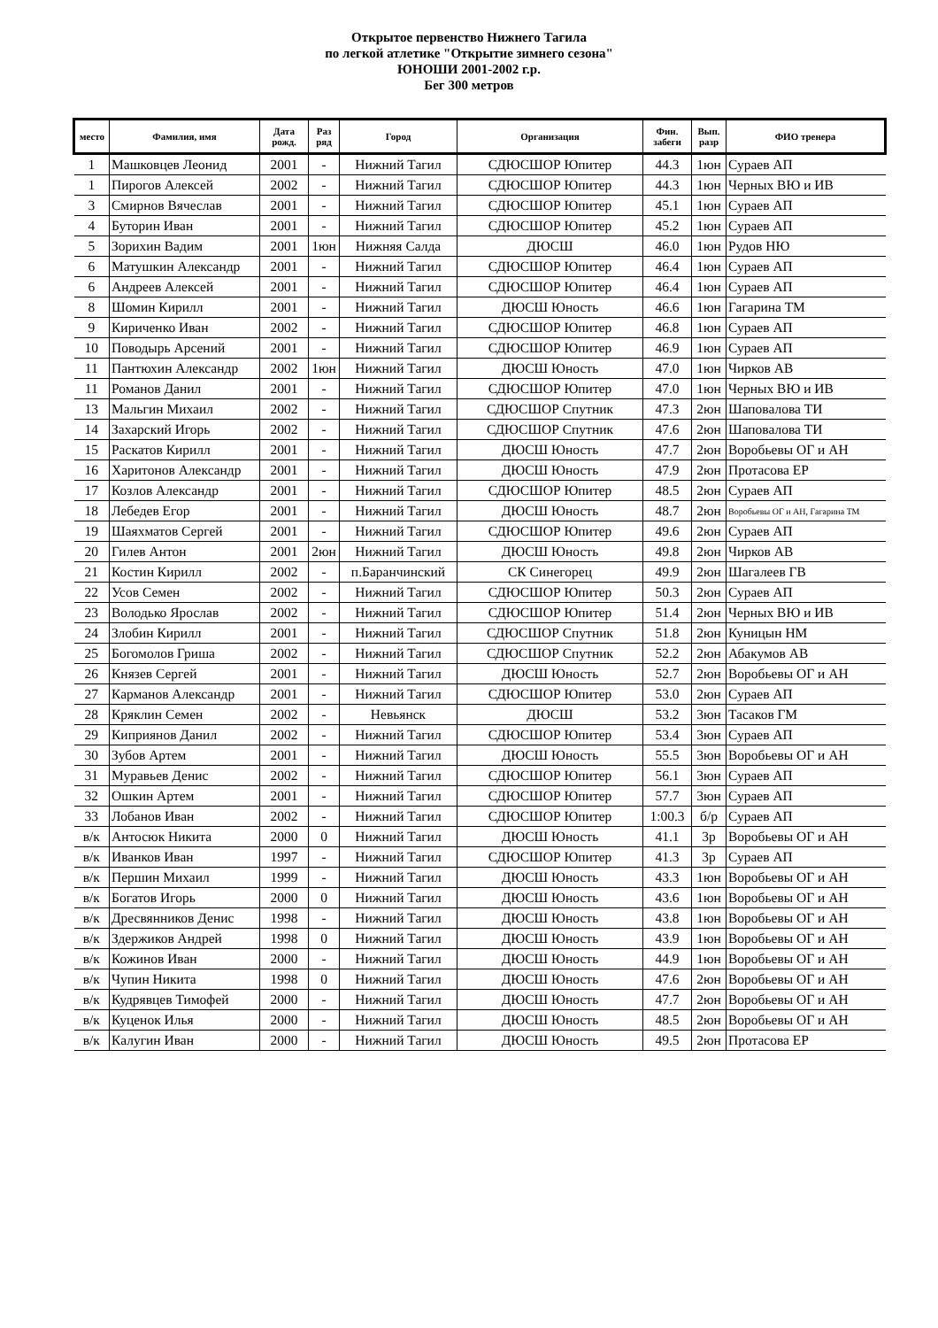Открытое первенство Нижнего Тагила
по легкой атлетике "Открытие зимнего сезона"
ЮНОШИ 2001-2002 г.р.
Бег 300 метров
| место | Фамилия, имя | Дата рожд. | Раз ряд | Город | Организация | Фин. забеги | Вып. разр | ФИО тренера |
| --- | --- | --- | --- | --- | --- | --- | --- | --- |
| 1 | Машковцев Леонид | 2001 | - | Нижний Тагил | СДЮСШОР Юпитер | 44.3 | 1юн | Сураев АП |
| 1 | Пирогов Алексей | 2002 | - | Нижний Тагил | СДЮСШОР Юпитер | 44.3 | 1юн | Черных ВЮ и ИВ |
| 3 | Смирнов Вячеслав | 2001 | - | Нижний Тагил | СДЮСШОР Юпитер | 45.1 | 1юн | Сураев АП |
| 4 | Буторин Иван | 2001 | - | Нижний Тагил | СДЮСШОР Юпитер | 45.2 | 1юн | Сураев АП |
| 5 | Зорихин Вадим | 2001 | 1юн | Нижняя Салда | ДЮСШ | 46.0 | 1юн | Рудов НЮ |
| 6 | Матушкин Александр | 2001 | - | Нижний Тагил | СДЮСШОР Юпитер | 46.4 | 1юн | Сураев АП |
| 6 | Андреев Алексей | 2001 | - | Нижний Тагил | СДЮСШОР Юпитер | 46.4 | 1юн | Сураев АП |
| 8 | Шомин Кирилл | 2001 | - | Нижний Тагил | ДЮСШ Юность | 46.6 | 1юн | Гагарина ТМ |
| 9 | Кириченко Иван | 2002 | - | Нижний Тагил | СДЮСШОР Юпитер | 46.8 | 1юн | Сураев АП |
| 10 | Поводырь Арсений | 2001 | - | Нижний Тагил | СДЮСШОР Юпитер | 46.9 | 1юн | Сураев АП |
| 11 | Пантюхин Александр | 2002 | 1юн | Нижний Тагил | ДЮСШ Юность | 47.0 | 1юн | Чирков АВ |
| 11 | Романов Данил | 2001 | - | Нижний Тагил | СДЮСШОР Юпитер | 47.0 | 1юн | Черных ВЮ и ИВ |
| 13 | Мальгин Михаил | 2002 | - | Нижний Тагил | СДЮСШОР Спутник | 47.3 | 2юн | Шаповалова ТИ |
| 14 | Захарский Игорь | 2002 | - | Нижний Тагил | СДЮСШОР Спутник | 47.6 | 2юн | Шаповалова ТИ |
| 15 | Раскатов Кирилл | 2001 | - | Нижний Тагил | ДЮСШ Юность | 47.7 | 2юн | Воробьевы ОГ и АН |
| 16 | Харитонов Александр | 2001 | - | Нижний Тагил | ДЮСШ Юность | 47.9 | 2юн | Протасова ЕР |
| 17 | Козлов Александр | 2001 | - | Нижний Тагил | СДЮСШОР Юпитер | 48.5 | 2юн | Сураев АП |
| 18 | Лебедев Егор | 2001 | - | Нижний Тагил | ДЮСШ Юность | 48.7 | 2юн | Воробьевы ОГ и АН, Гагарина ТМ |
| 19 | Шаяхматов Сергей | 2001 | - | Нижний Тагил | СДЮСШОР Юпитер | 49.6 | 2юн | Сураев АП |
| 20 | Гилев Антон | 2001 | 2юн | Нижний Тагил | ДЮСШ Юность | 49.8 | 2юн | Чирков АВ |
| 21 | Костин Кирилл | 2002 | - | п.Баранчинский | СК Синегорец | 49.9 | 2юн | Шагалеев ГВ |
| 22 | Усов Семен | 2002 | - | Нижний Тагил | СДЮСШОР Юпитер | 50.3 | 2юн | Сураев АП |
| 23 | Володько Ярослав | 2002 | - | Нижний Тагил | СДЮСШОР Юпитер | 51.4 | 2юн | Черных ВЮ и ИВ |
| 24 | Злобин Кирилл | 2001 | - | Нижний Тагил | СДЮСШОР Спутник | 51.8 | 2юн | Куницын НМ |
| 25 | Богомолов Гриша | 2002 | - | Нижний Тагил | СДЮСШОР Спутник | 52.2 | 2юн | Абакумов АВ |
| 26 | Князев Сергей | 2001 | - | Нижний Тагил | ДЮСШ Юность | 52.7 | 2юн | Воробьевы ОГ и АН |
| 27 | Карманов Александр | 2001 | - | Нижний Тагил | СДЮСШОР Юпитер | 53.0 | 2юн | Сураев АП |
| 28 | Кряклин Семен | 2002 | - | Невьянск | ДЮСШ | 53.2 | 3юн | Тасаков ГМ |
| 29 | Киприянов Данил | 2002 | - | Нижний Тагил | СДЮСШОР Юпитер | 53.4 | 3юн | Сураев АП |
| 30 | Зубов Артем | 2001 | - | Нижний Тагил | ДЮСШ Юность | 55.5 | 3юн | Воробьевы ОГ и АН |
| 31 | Муравьев Денис | 2002 | - | Нижний Тагил | СДЮСШОР Юпитер | 56.1 | 3юн | Сураев АП |
| 32 | Ошкин Артем | 2001 | - | Нижний Тагил | СДЮСШОР Юпитер | 57.7 | 3юн | Сураев АП |
| 33 | Лобанов Иван | 2002 | - | Нижний Тагил | СДЮСШОР Юпитер | 1:00.3 | б/р | Сураев АП |
| в/к | Антосюк Никита | 2000 | 0 | Нижний Тагил | ДЮСШ Юность | 41.1 | 3р | Воробьевы ОГ и АН |
| в/к | Иванков Иван | 1997 | - | Нижний Тагил | СДЮСШОР Юпитер | 41.3 | 3р | Сураев АП |
| в/к | Першин Михаил | 1999 | - | Нижний Тагил | ДЮСШ Юность | 43.3 | 1юн | Воробьевы ОГ и АН |
| в/к | Богатов Игорь | 2000 | 0 | Нижний Тагил | ДЮСШ Юность | 43.6 | 1юн | Воробьевы ОГ и АН |
| в/к | Дресвянников Денис | 1998 | - | Нижний Тагил | ДЮСШ Юность | 43.8 | 1юн | Воробьевы ОГ и АН |
| в/к | Здержиков Андрей | 1998 | 0 | Нижний Тагил | ДЮСШ Юность | 43.9 | 1юн | Воробьевы ОГ и АН |
| в/к | Кожинов Иван | 2000 | - | Нижний Тагил | ДЮСШ Юность | 44.9 | 1юн | Воробьевы ОГ и АН |
| в/к | Чупин Никита | 1998 | 0 | Нижний Тагил | ДЮСШ Юность | 47.6 | 2юн | Воробьевы ОГ и АН |
| в/к | Кудрявцев Тимофей | 2000 | - | Нижний Тагил | ДЮСШ Юность | 47.7 | 2юн | Воробьевы ОГ и АН |
| в/к | Куценок Илья | 2000 | - | Нижний Тагил | ДЮСШ Юность | 48.5 | 2юн | Воробьевы ОГ и АН |
| в/к | Калугин Иван | 2000 | - | Нижний Тагил | ДЮСШ Юность | 49.5 | 2юн | Протасова ЕР |